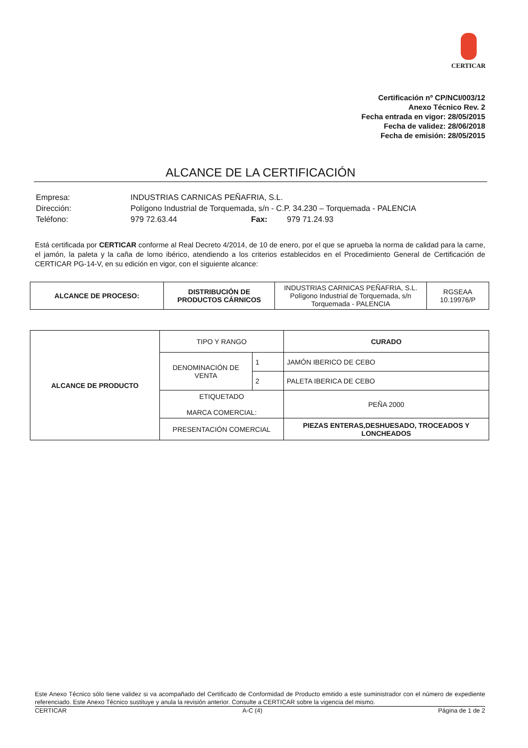CERTICAR
Certificación nº CP/NCI/003/12
Anexo Técnico Rev. 2
Fecha entrada en vigor: 28/05/2015
Fecha de validez: 28/06/2018
Fecha de emisión: 28/05/2015
ALCANCE DE LA CERTIFICACIÓN
| Empresa: | INDUSTRIAS CARNICAS PEÑAFRIA, S.L. | | |
| Dirección: | Polígono Industrial de Torquemada, s/n - C.P. 34.230 – Torquemada - PALENCIA | | |
| Teléfono: | 979 72.63.44 | Fax: | 979 71.24.93 |
Está certificada por CERTICAR conforme al Real Decreto 4/2014, de 10 de enero, por el que se aprueba la norma de calidad para la carne, el jamón, la paleta y la caña de lomo ibérico, atendiendo a los criterios establecidos en el Procedimiento General de Certificación de CERTICAR PG-14-V, en su edición en vigor, con el siguiente alcance:
| ALCANCE DE PROCESO: | DISTRIBUCIÓN DE PRODUCTOS CÁRNICOS | INDUSTRIAS CARNICAS PEÑAFRIA, S.L. Polígono Industrial de Torquemada, s/n Torquemada - PALENCIA | RGSEAA 10.19976/P |
| ALCANCE DE PRODUCTO | TIPO Y RANGO | | CURADO |
| | DENOMINACIÓN DE VENTA | 1 | JAMÓN IBERICO DE CEBO |
| | | 2 | PALETA IBERICA DE CEBO |
| | ETIQUETADO MARCA COMERCIAL: | | PEÑA 2000 |
| | PRESENTACIÓN COMERCIAL | | PIEZAS ENTERAS,DESHUESADO, TROCEADOS Y LONCHEADOS |
Este Anexo Técnico sólo tiene validez si va acompañado del Certificado de Conformidad de Producto emitido a este suministrador con el número de expediente referenciado. Este Anexo Técnico sustituye y anula la revisión anterior. Consulte a CERTICAR sobre la vigencia del mismo.
CERTICAR A-C (4) Página de 1 de 2